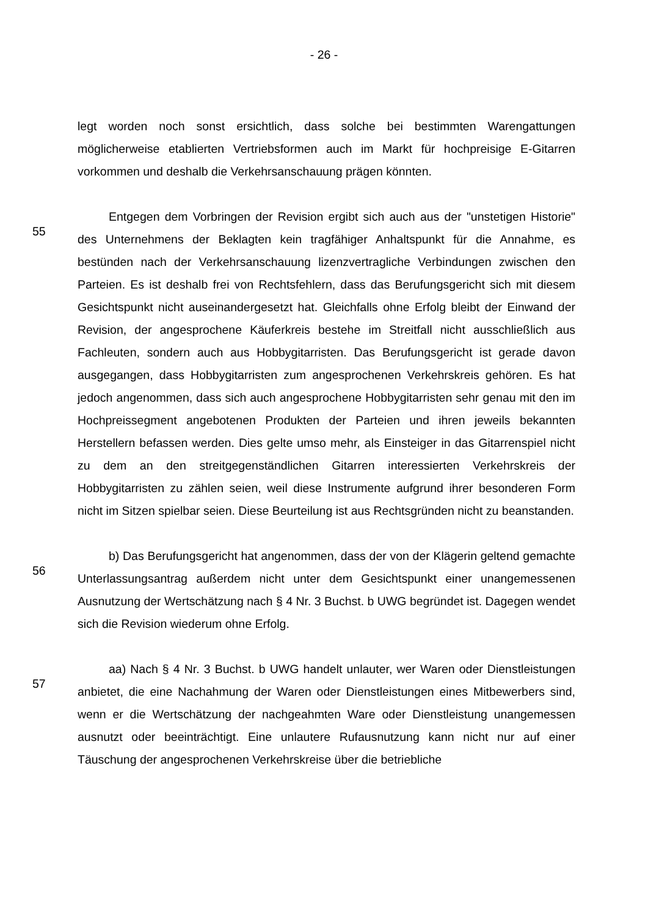- 26 -
legt worden noch sonst ersichtlich, dass solche bei bestimmten Warengattungen möglicherweise etablierten Vertriebsformen auch im Markt für hochpreisige E-Gitarren vorkommen und deshalb die Verkehrsanschauung prägen könnten.
55
Entgegen dem Vorbringen der Revision ergibt sich auch aus der "unstetigen Historie" des Unternehmens der Beklagten kein tragfähiger Anhaltspunkt für die Annahme, es bestünden nach der Verkehrsanschauung lizenzvertragliche Verbindungen zwischen den Parteien. Es ist deshalb frei von Rechtsfehlern, dass das Berufungsgericht sich mit diesem Gesichtspunkt nicht auseinandergesetzt hat. Gleichfalls ohne Erfolg bleibt der Einwand der Revision, der angesprochene Käuferkreis bestehe im Streitfall nicht ausschließlich aus Fachleuten, sondern auch aus Hobbygitarristen. Das Berufungsgericht ist gerade davon ausgegangen, dass Hobbygitarristen zum angesprochenen Verkehrskreis gehören. Es hat jedoch angenommen, dass sich auch angesprochene Hobbygitarristen sehr genau mit den im Hochpreissegment angebotenen Produkten der Parteien und ihren jeweils bekannten Herstellern befassen werden. Dies gelte umso mehr, als Einsteiger in das Gitarrenspiel nicht zu dem an den streitgegenständlichen Gitarren interessierten Verkehrskreis der Hobbygitarristen zu zählen seien, weil diese Instrumente aufgrund ihrer besonderen Form nicht im Sitzen spielbar seien. Diese Beurteilung ist aus Rechtsgründen nicht zu beanstanden.
56
b) Das Berufungsgericht hat angenommen, dass der von der Klägerin geltend gemachte Unterlassungsantrag außerdem nicht unter dem Gesichtspunkt einer unangemessenen Ausnutzung der Wertschätzung nach § 4 Nr. 3 Buchst. b UWG begründet ist. Dagegen wendet sich die Revision wiederum ohne Erfolg.
57
aa) Nach § 4 Nr. 3 Buchst. b UWG handelt unlauter, wer Waren oder Dienstleistungen anbietet, die eine Nachahmung der Waren oder Dienstleistungen eines Mitbewerbers sind, wenn er die Wertschätzung der nachgeahmten Ware oder Dienstleistung unangemessen ausnutzt oder beeinträchtigt. Eine unlautere Rufausnutzung kann nicht nur auf einer Täuschung der angesprochenen Verkehrskreise über die betriebliche